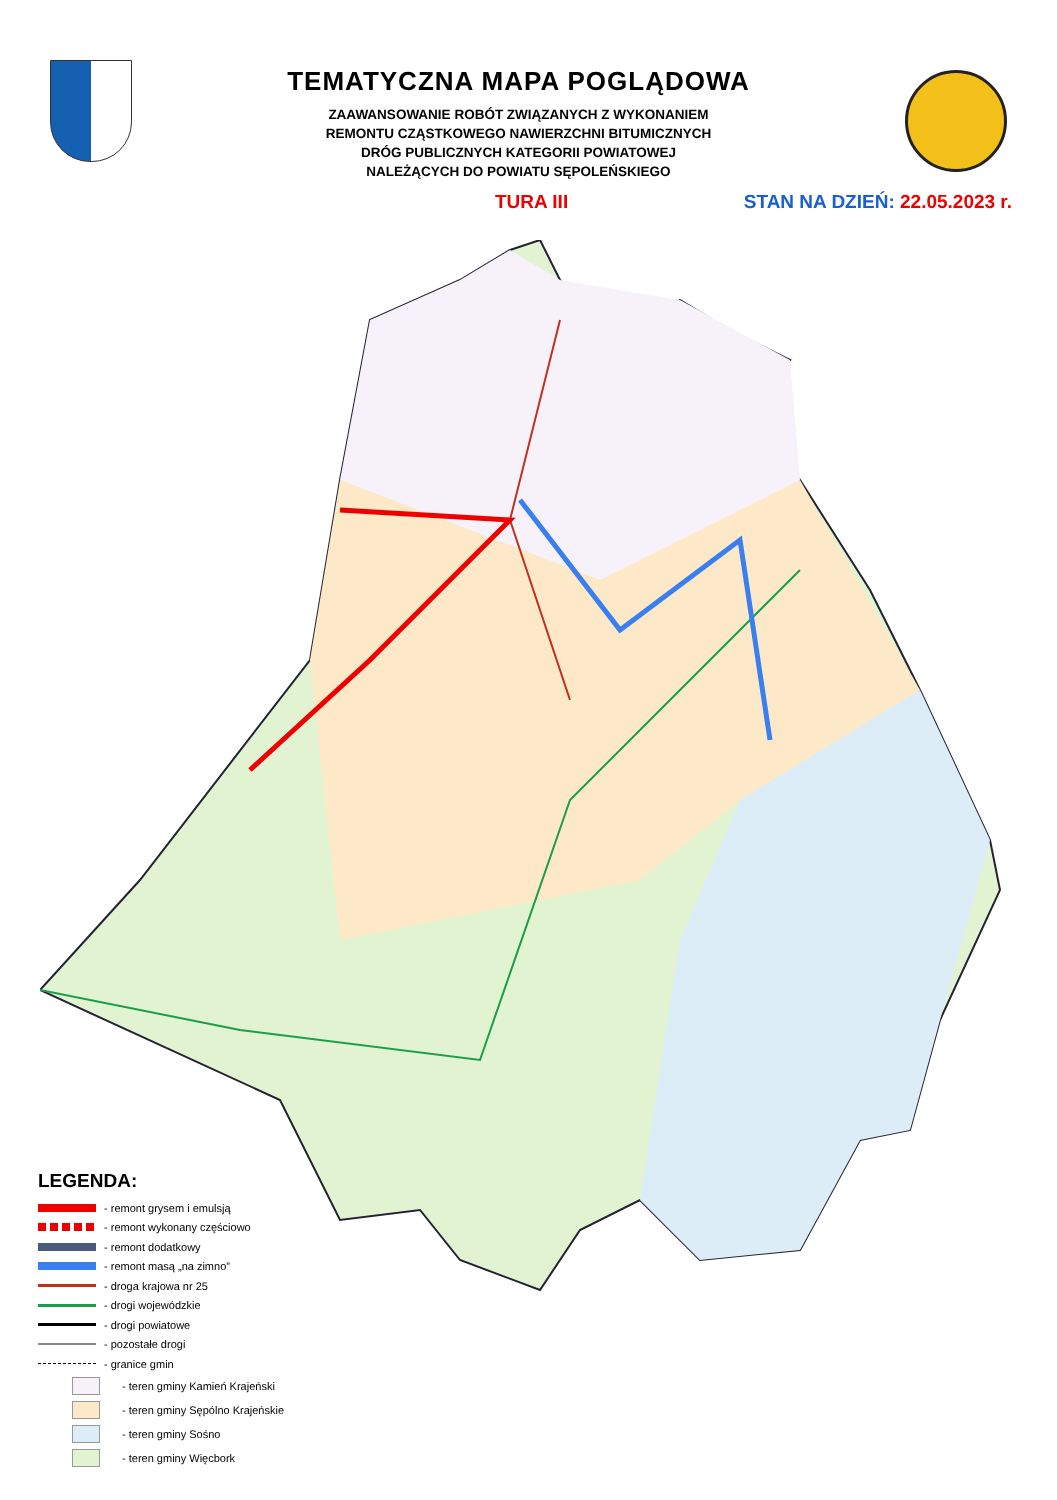TEMATYCZNA MAPA POGLĄDOWA
ZAAWANSOWANIE ROBÓT ZWIĄZANYCH Z WYKONANIEM
REMONTU CZĄSTKOWEGO NAWIERZCHNI BITUMICZNYCH
DRÓG PUBLICZNYCH KATEGORII POWIATOWEJ
NALEŻĄCYCH DO POWIATU SĘPOLEŃSKIEGO
TURA III STAN NA DZIEŃ: 22.05.2023 r.
LEGENDA:
- remont grysem i emulsją
- remont wykonany częściowo
- remont dodatkowy
- remont masą „na zimno”
- droga krajowa nr 25
- drogi wojewódzkie
- drogi powiatowe
- pozostałe drogi
- granice gmin
- teren gminy Kamień Krajeński
- teren gminy Sępólno Krajeńskie
- teren gminy Sośno
- teren gminy Więcbork